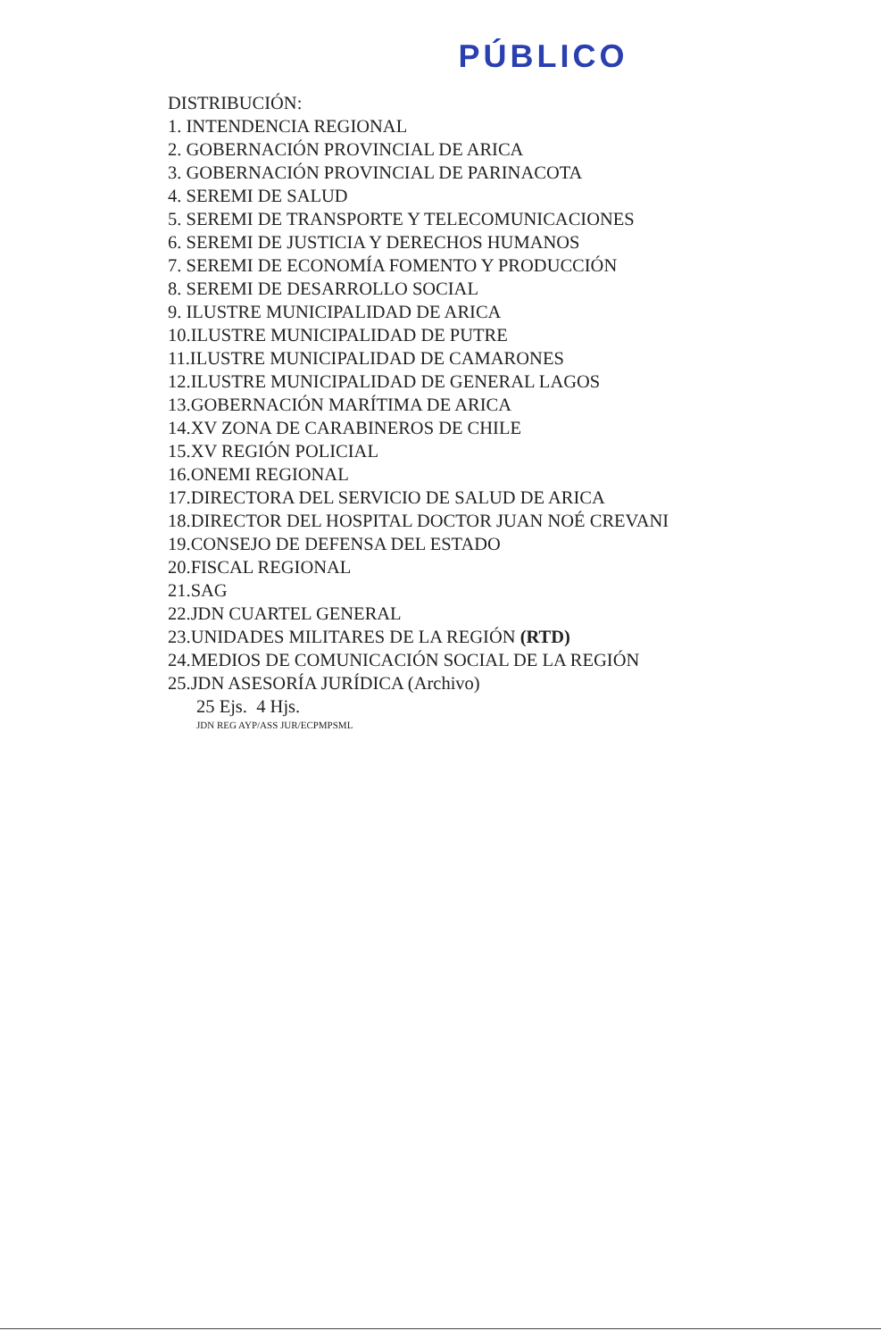PÚBLICO
DISTRIBUCIÓN:
1. INTENDENCIA REGIONAL
2. GOBERNACIÓN PROVINCIAL DE ARICA
3. GOBERNACIÓN PROVINCIAL DE PARINACOTA
4. SEREMI DE SALUD
5. SEREMI DE TRANSPORTE Y TELECOMUNICACIONES
6. SEREMI DE JUSTICIA Y DERECHOS HUMANOS
7. SEREMI DE ECONOMÍA FOMENTO Y PRODUCCIÓN
8. SEREMI DE DESARROLLO SOCIAL
9. ILUSTRE MUNICIPALIDAD DE ARICA
10.ILUSTRE MUNICIPALIDAD DE PUTRE
11.ILUSTRE MUNICIPALIDAD DE CAMARONES
12.ILUSTRE MUNICIPALIDAD DE GENERAL LAGOS
13.GOBERNACIÓN MARÍTIMA DE ARICA
14.XV ZONA DE CARABINEROS DE CHILE
15.XV REGIÓN POLICIAL
16.ONEMI REGIONAL
17.DIRECTORA DEL SERVICIO DE SALUD DE ARICA
18.DIRECTOR DEL HOSPITAL DOCTOR JUAN NOÉ CREVANI
19.CONSEJO DE DEFENSA DEL ESTADO
20.FISCAL REGIONAL
21.SAG
22.JDN CUARTEL GENERAL
23.UNIDADES MILITARES DE LA REGIÓN (RTD)
24.MEDIOS DE COMUNICACIÓN SOCIAL DE LA REGIÓN
25.JDN ASESORÍA JURÍDICA (Archivo)
25 Ejs. 4 Hjs.
JDN REG AYP/ASS JUR/ECPMPSML